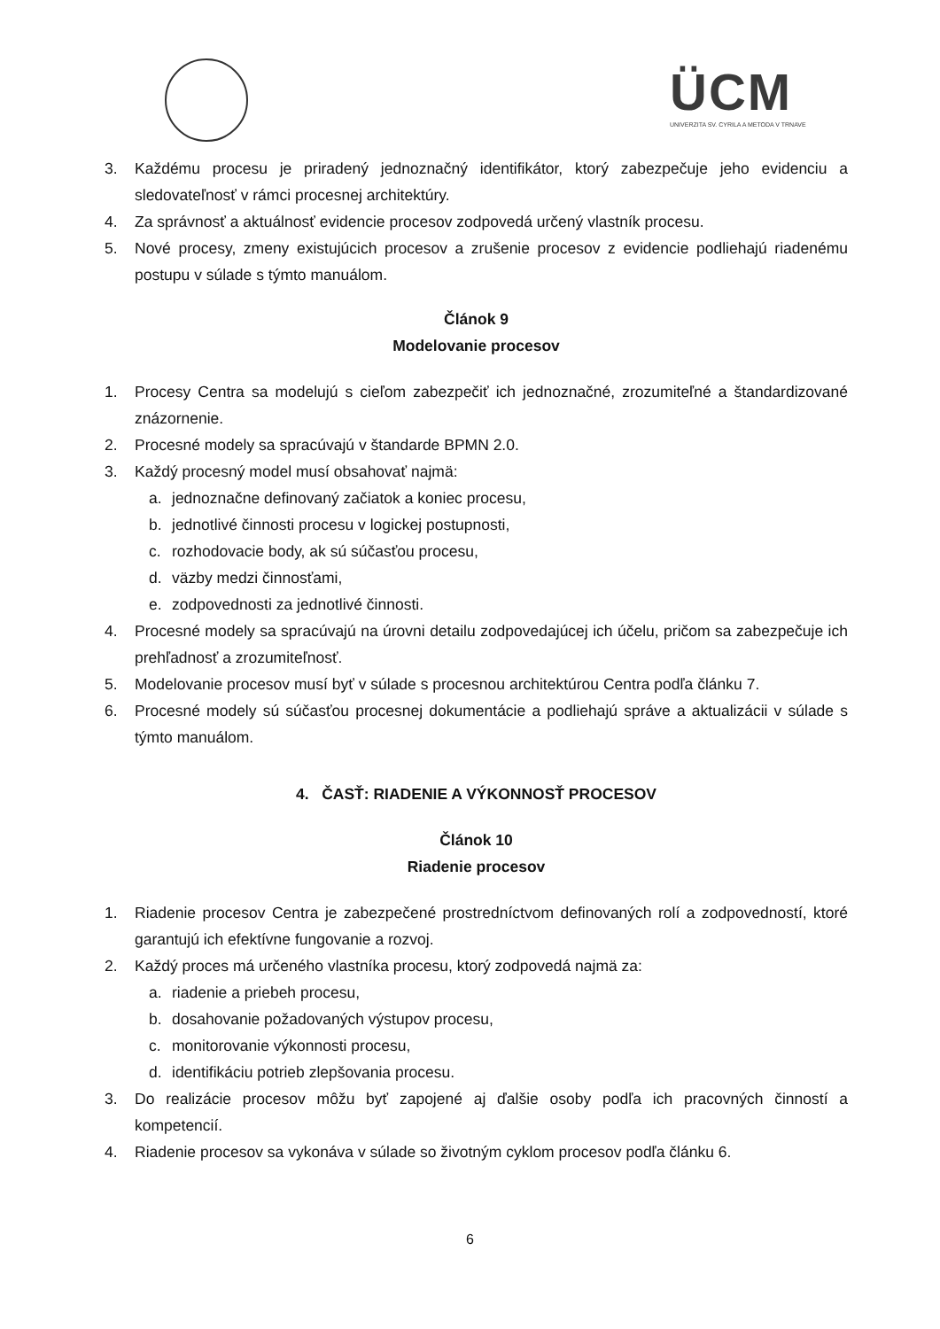ÜCM
UNIVERZITA SV. CYRILA A METODA V TRNAVE
3. Každému procesu je priradený jednoznačný identifikátor, ktorý zabezpečuje jeho evidenciu a sledovateľnosť v rámci procesnej architektúry.
4. Za správnosť a aktuálnosť evidencie procesov zodpovedá určený vlastník procesu.
5. Nové procesy, zmeny existujúcich procesov a zrušenie procesov z evidencie podliehajú riadenému postupu v súlade s týmto manuálom.
Článok 9
Modelovanie procesov
1. Procesy Centra sa modelujú s cieľom zabezpečiť ich jednoznačné, zrozumiteľné a štandardizované znázornenie.
2. Procesné modely sa spracúvajú v štandarde BPMN 2.0.
3. Každý procesný model musí obsahovať najmä:
a. jednoznačne definovaný začiatok a koniec procesu,
b. jednotlivé činnosti procesu v logickej postupnosti,
c. rozhodovacie body, ak sú súčasťou procesu,
d. väzby medzi činnosťami,
e. zodpovednosti za jednotlivé činnosti.
4. Procesné modely sa spracúvajú na úrovni detailu zodpovedajúcej ich účelu, pričom sa zabezpečuje ich prehľadnosť a zrozumiteľnosť.
5. Modelovanie procesov musí byť v súlade s procesnou architektúrou Centra podľa článku 7.
6. Procesné modely sú súčasťou procesnej dokumentácie a podliehajú správe a aktualizácii v súlade s týmto manuálom.
4. ČASŤ: RIADENIE A VÝKONNOSŤ PROCESOV
Článok 10
Riadenie procesov
1. Riadenie procesov Centra je zabezpečené prostredníctvom definovaných rolí a zodpovedností, ktoré garantujú ich efektívne fungovanie a rozvoj.
2. Každý proces má určeného vlastníka procesu, ktorý zodpovedá najmä za:
a. riadenie a priebeh procesu,
b. dosahovanie požadovaných výstupov procesu,
c. monitorovanie výkonnosti procesu,
d. identifikáciu potrieb zlepšovania procesu.
3. Do realizácie procesov môžu byť zapojené aj ďalšie osoby podľa ich pracovných činností a kompetencií.
4. Riadenie procesov sa vykonáva v súlade so životným cyklom procesov podľa článku 6.
6